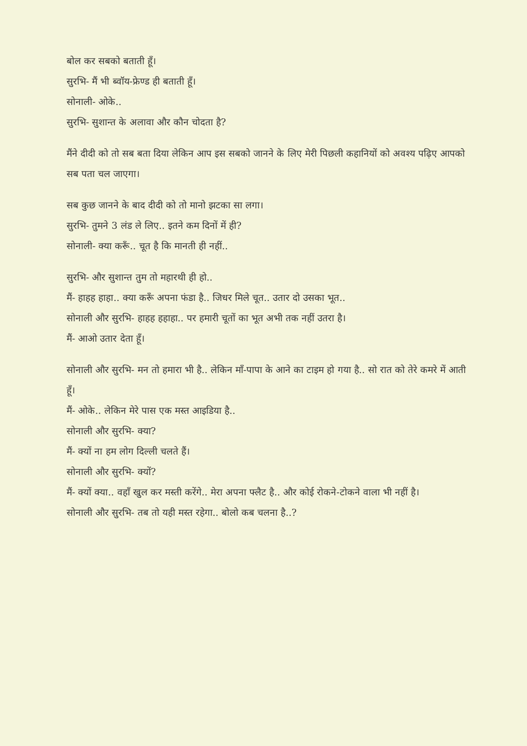बोल कर सबको बताती हूँ।
सुरभि- मैं भी ब्वॉय-फ्रेण्ड ही बताती हूँ।
सोनाली- ओके..
सुरभि- सुशान्त के अलावा और कौन चोदता है?
मैंने दीदी को तो सब बता दिया लेकिन आप इस सबको जानने के लिए मेरी पिछली कहानियों को अवश्य पढ़िए आपको सब पता चल जाएगा।
सब कुछ जानने के बाद दीदी को तो मानो झटका सा लगा।
सुरभि- तुमने 3 लंड ले लिए.. इतने कम दिनों में ही?
सोनाली- क्या करूँ.. चूत है कि मानती ही नहीं..
सुरभि- और सुशान्त तुम तो महारथी ही हो..
मैं- हाहह हाहा.. क्या करूँ अपना फंडा है.. जिधर मिले चूत.. उतार दो उसका भूत..
सोनाली और सुरभि- हाहह हहाहा.. पर हमारी चूतों का भूत अभी तक नहीं उतरा है।
मैं- आओ उतार देता हूँ।
सोनाली और सुरभि- मन तो हमारा भी है.. लेकिन माँ-पापा के आने का टाइम हो गया है.. सो रात को तेरे कमरे में आती हूँ।
मैं- ओके.. लेकिन मेरे पास एक मस्त आइडिया है..
सोनाली और सुरभि- क्या?
मैं- क्यों ना हम लोग दिल्ली चलते हैं।
सोनाली और सुरभि- क्यों?
मैं- क्यों क्या.. वहाँ खुल कर मस्ती करेंगे.. मेरा अपना फ्लैट है.. और कोई रोकने-टोकने वाला भी नहीं है।
सोनाली और सुरभि- तब तो यही मस्त रहेगा.. बोलो कब चलना है..?